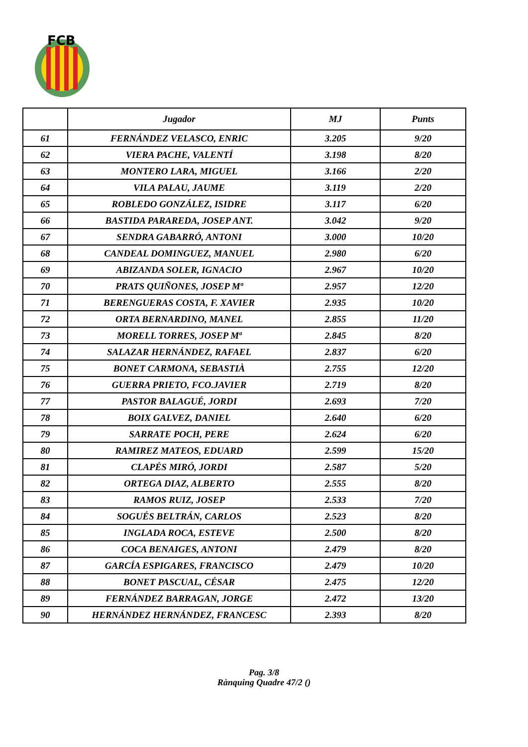FCB
| | Jugador | MJ | Punts |
| --- | --- | --- | --- |
| 61 | FERNÁNDEZ VELASCO, ENRIC | 3.205 | 9/20 |
| 62 | VIERA PACHE, VALENTÍ | 3.198 | 8/20 |
| 63 | MONTERO LARA, MIGUEL | 3.166 | 2/20 |
| 64 | VILA PALAU, JAUME | 3.119 | 2/20 |
| 65 | ROBLEDO GONZÁLEZ, ISIDRE | 3.117 | 6/20 |
| 66 | BASTIDA PARAREDA, JOSEP ANT. | 3.042 | 9/20 |
| 67 | SENDRA GABARRÓ, ANTONI | 3.000 | 10/20 |
| 68 | CANDEAL DOMINGUEZ, MANUEL | 2.980 | 6/20 |
| 69 | ABIZANDA SOLER, IGNACIO | 2.967 | 10/20 |
| 70 | PRATS QUIÑONES, JOSEP Mª | 2.957 | 12/20 |
| 71 | BERENGUERAS COSTA, F. XAVIER | 2.935 | 10/20 |
| 72 | ORTA BERNARDINO, MANEL | 2.855 | 11/20 |
| 73 | MORELL TORRES, JOSEP Mª | 2.845 | 8/20 |
| 74 | SALAZAR HERNÁNDEZ, RAFAEL | 2.837 | 6/20 |
| 75 | BONET CARMONA, SEBASTIÀ | 2.755 | 12/20 |
| 76 | GUERRA PRIETO, FCO.JAVIER | 2.719 | 8/20 |
| 77 | PASTOR BALAGUÉ, JORDI | 2.693 | 7/20 |
| 78 | BOIX GALVEZ, DANIEL | 2.640 | 6/20 |
| 79 | SARRATE POCH, PERE | 2.624 | 6/20 |
| 80 | RAMIREZ MATEOS, EDUARD | 2.599 | 15/20 |
| 81 | CLAPÉS MIRÓ, JORDI | 2.587 | 5/20 |
| 82 | ORTEGA DIAZ, ALBERTO | 2.555 | 8/20 |
| 83 | RAMOS RUIZ, JOSEP | 2.533 | 7/20 |
| 84 | SOGUÉS BELTRÁN, CARLOS | 2.523 | 8/20 |
| 85 | INGLADA ROCA, ESTEVE | 2.500 | 8/20 |
| 86 | COCA BENAIGES, ANTONI | 2.479 | 8/20 |
| 87 | GARCÍA ESPIGARES, FRANCISCO | 2.479 | 10/20 |
| 88 | BONET PASCUAL, CÉSAR | 2.475 | 12/20 |
| 89 | FERNÁNDEZ BARRAGAN, JORGE | 2.472 | 13/20 |
| 90 | HERNÁNDEZ HERNÁNDEZ, FRANCESC | 2.393 | 8/20 |
Pag. 3/8
Rànquing Quadre 47/2 ()